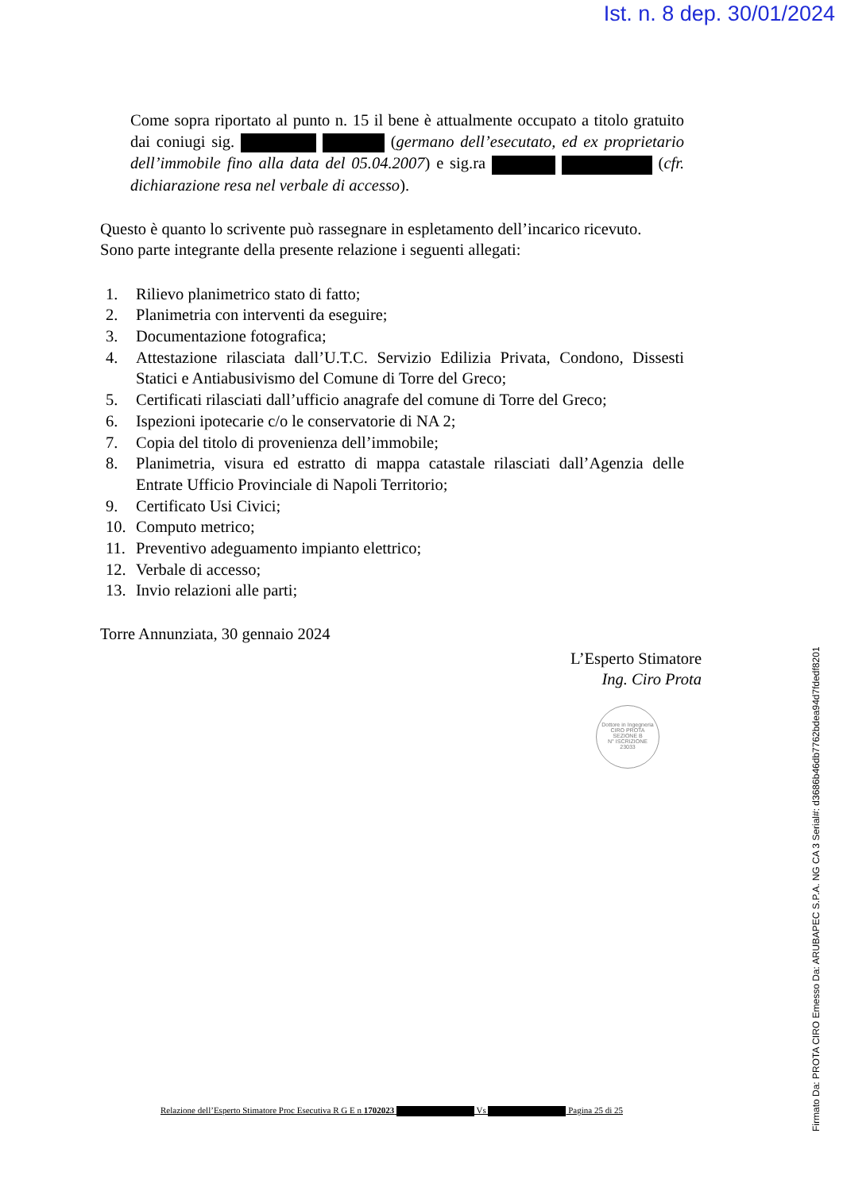Ist. n. 8 dep. 30/01/2024
Come sopra riportato al punto n. 15 il bene è attualmente occupato a titolo gratuito dai coniugi sig. (germano dell’esecutato, ed ex proprietario dell’immobile fino alla data del 05.04.2007) e sig.ra (cfr. dichiarazione resa nel verbale di accesso).
Questo è quanto lo scrivente può rassegnare in espletamento dell’incarico ricevuto.
Sono parte integrante della presente relazione i seguenti allegati:
1. Rilievo planimetrico stato di fatto;
2. Planimetria con interventi da eseguire;
3. Documentazione fotografica;
4. Attestazione rilasciata dall’U.T.C. Servizio Edilizia Privata, Condono, Dissesti Statici e Antiabusivismo del Comune di Torre del Greco;
5. Certificati rilasciati dall’ufficio anagrafe del comune di Torre del Greco;
6. Ispezioni ipotecarie c/o le conservatorie di NA 2;
7. Copia del titolo di provenienza dell’immobile;
8. Planimetria, visura ed estratto di mappa catastale rilasciati dall’Agenzia delle Entrate Ufficio Provinciale di Napoli Territorio;
9. Certificato Usi Civici;
10. Computo metrico;
11. Preventivo adeguamento impianto elettrico;
12. Verbale di accesso;
13. Invio relazioni alle parti;
Torre Annunziata, 30 gennaio 2024
L’Esperto Stimatore
Ing. Ciro Prota
Dottore in Ingegneria
CIRO PROTA
SEZIONE B
N° ISCRIZIONE
23033
Relazione dell’Esperto Stimatore Proc Esecutiva R G E n 1702023 Vs Pagina 25 di 25
Firmato Da: PROTA CIRO Emesso Da: ARUBAPEC S.P.A. NG CA 3 Serial#: d3686b46db7762bdea94d7fdedf8201